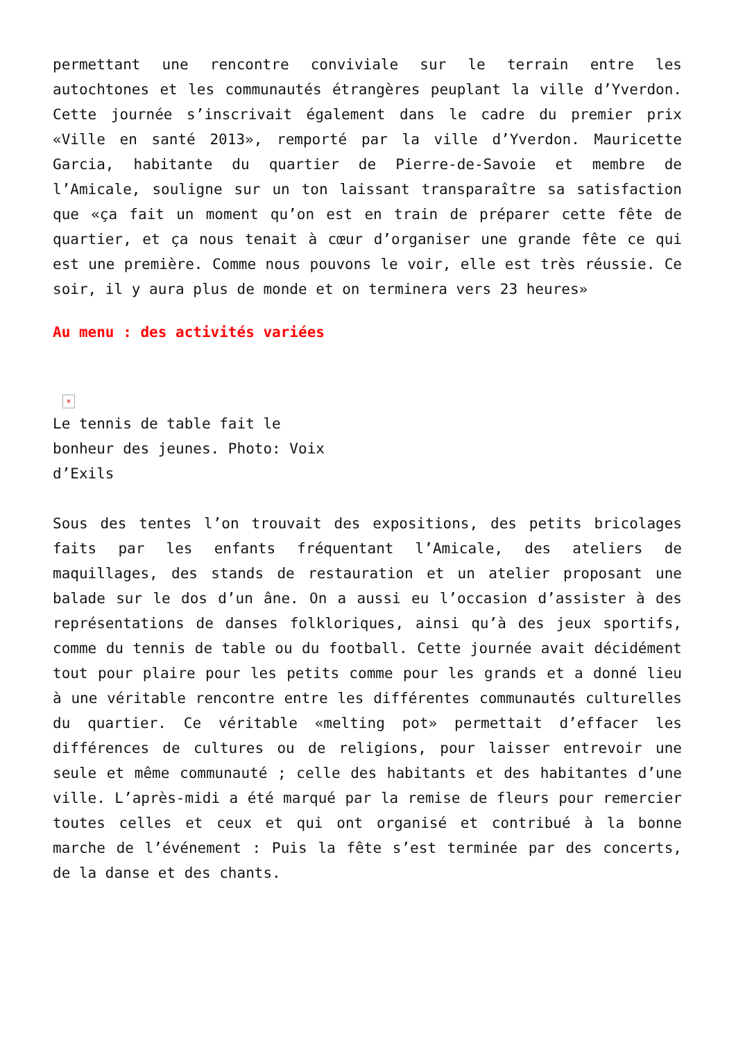permettant une rencontre conviviale sur le terrain entre les autochtones et les communautés étrangères peuplant la ville d’Yverdon. Cette journée s’inscrivait également dans le cadre du premier prix «Ville en santé 2013», remporté par la ville d’Yverdon. Mauricette Garcia, habitante du quartier de Pierre-de-Savoie et membre de l’Amicale, souligne sur un ton laissant transparaître sa satisfaction que «ça fait un moment qu’on est en train de préparer cette fête de quartier, et ça nous tenait à cœur d’organiser une grande fête ce qui est une première. Comme nous pouvons le voir, elle est très réussie. Ce soir, il y aura plus de monde et on terminera vers 23 heures»
Au menu : des activités variées
×
Le tennis de table fait le bonheur des jeunes. Photo: Voix d’Exils
Sous des tentes l’on trouvait des expositions, des petits bricolages faits par les enfants fréquentant l’Amicale, des ateliers de maquillages, des stands de restauration et un atelier proposant une balade sur le dos d’un âne. On a aussi eu l’occasion d’assister à des représentations de danses folkloriques, ainsi qu’à des jeux sportifs, comme du tennis de table ou du football. Cette journée avait décidément tout pour plaire pour les petits comme pour les grands et a donné lieu à une véritable rencontre entre les différentes communautés culturelles du quartier. Ce véritable «melting pot» permettait d’effacer les différences de cultures ou de religions, pour laisser entrevoir une seule et même communauté ; celle des habitants et des habitantes d’une ville. L’après-midi a été marqué par la remise de fleurs pour remercier toutes celles et ceux et qui ont organisé et contribué à la bonne marche de l’événement : Puis la fête s’est terminée par des concerts, de la danse et des chants.